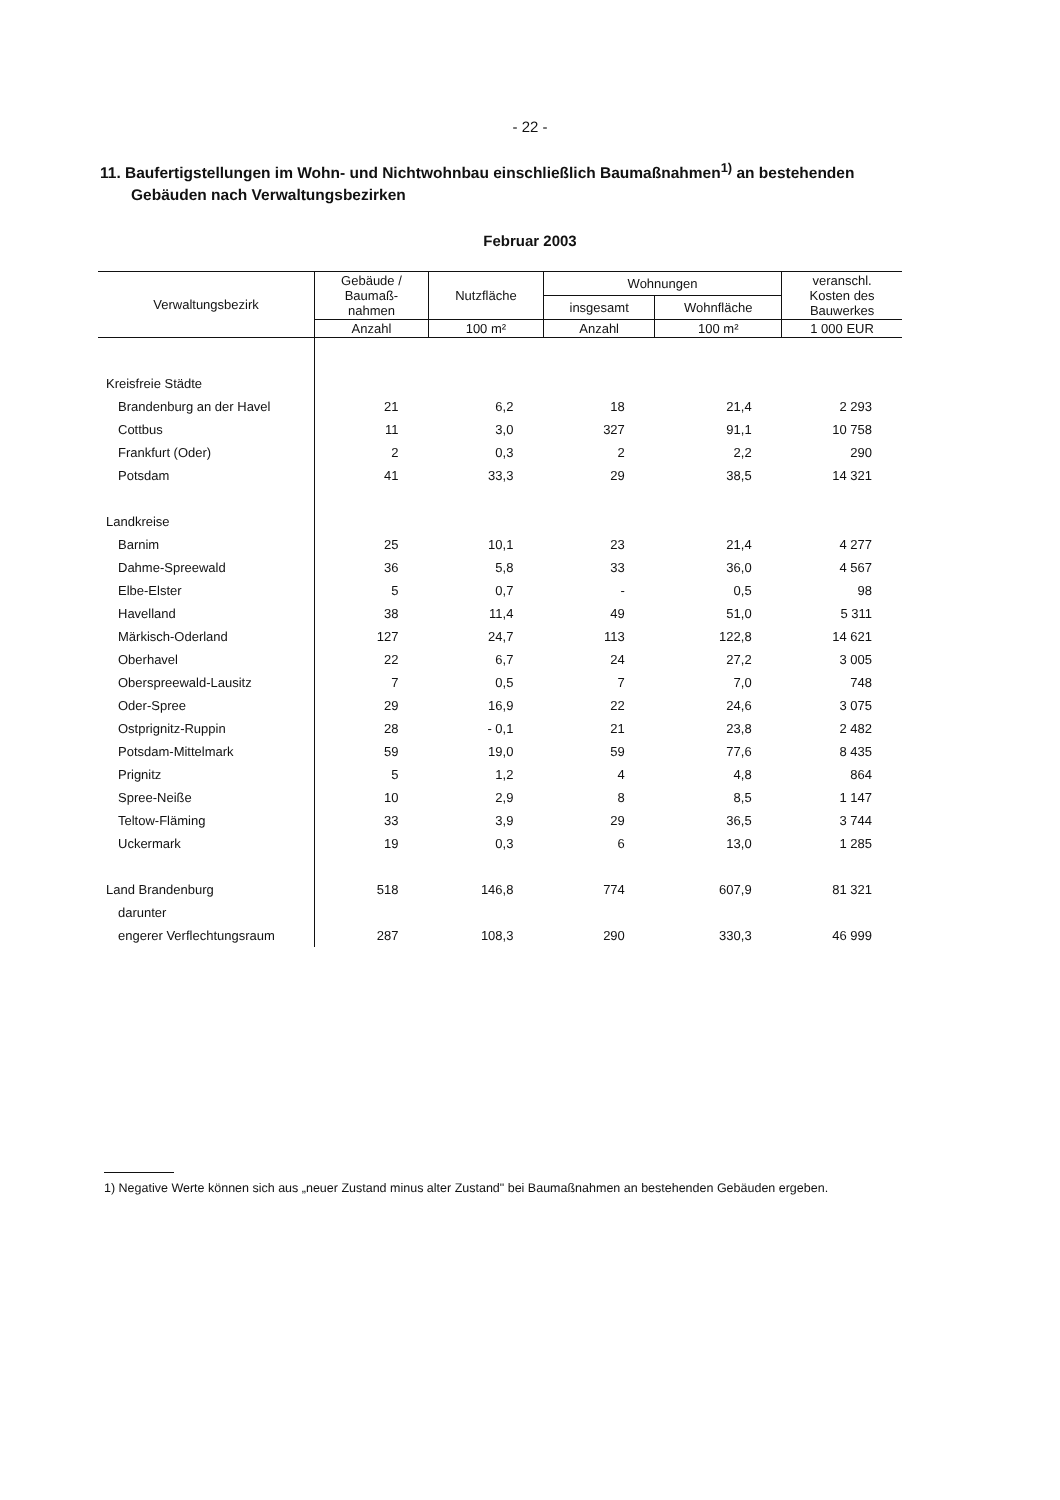- 22 -
11. Baufertigstellungen im Wohn- und Nichtwohnbau einschließlich Baumaßnahmen<sup>1)</sup> an bestehenden
Gebäuden nach Verwaltungsbezirken
Februar 2003
| Verwaltungsbezirk | Gebäude / Baumaß- nahmen | Nutzfläche | Wohnungen | | veranschl. Kosten des Bauwerkes |
| --- | --- | --- | --- | --- | --- |
| | | | insgesamt | Wohnfläche | |
| | Anzahl | 100 m² | Anzahl | 100 m² | 1 000 EUR |
| Kreisfreie Städte | | | | | |
| Brandenburg an der Havel | 21 | 6,2 | 18 | 21,4 | 2 293 |
| Cottbus | 11 | 3,0 | 327 | 91,1 | 10 758 |
| Frankfurt (Oder) | 2 | 0,3 | 2 | 2,2 | 290 |
| Potsdam | 41 | 33,3 | 29 | 38,5 | 14 321 |
| Landkreise | | | | | |
| Barnim | 25 | 10,1 | 23 | 21,4 | 4 277 |
| Dahme-Spreewald | 36 | 5,8 | 33 | 36,0 | 4 567 |
| Elbe-Elster | 5 | 0,7 | - | 0,5 | 98 |
| Havelland | 38 | 11,4 | 49 | 51,0 | 5 311 |
| Märkisch-Oderland | 127 | 24,7 | 113 | 122,8 | 14 621 |
| Oberhavel | 22 | 6,7 | 24 | 27,2 | 3 005 |
| Oberspreewald-Lausitz | 7 | 0,5 | 7 | 7,0 | 748 |
| Oder-Spree | 29 | 16,9 | 22 | 24,6 | 3 075 |
| Ostprignitz-Ruppin | 28 | - 0,1 | 21 | 23,8 | 2 482 |
| Potsdam-Mittelmark | 59 | 19,0 | 59 | 77,6 | 8 435 |
| Prignitz | 5 | 1,2 | 4 | 4,8 | 864 |
| Spree-Neiße | 10 | 2,9 | 8 | 8,5 | 1 147 |
| Teltow-Fläming | 33 | 3,9 | 29 | 36,5 | 3 744 |
| Uckermark | 19 | 0,3 | 6 | 13,0 | 1 285 |
| Land Brandenburg | 518 | 146,8 | 774 | 607,9 | 81 321 |
| darunter | | | | | |
| engerer Verflechtungsraum | 287 | 108,3 | 290 | 330,3 | 46 999 |
1) Negative Werte können sich aus „neuer Zustand minus alter Zustand" bei Baumaßnahmen an bestehenden Gebäuden ergeben.